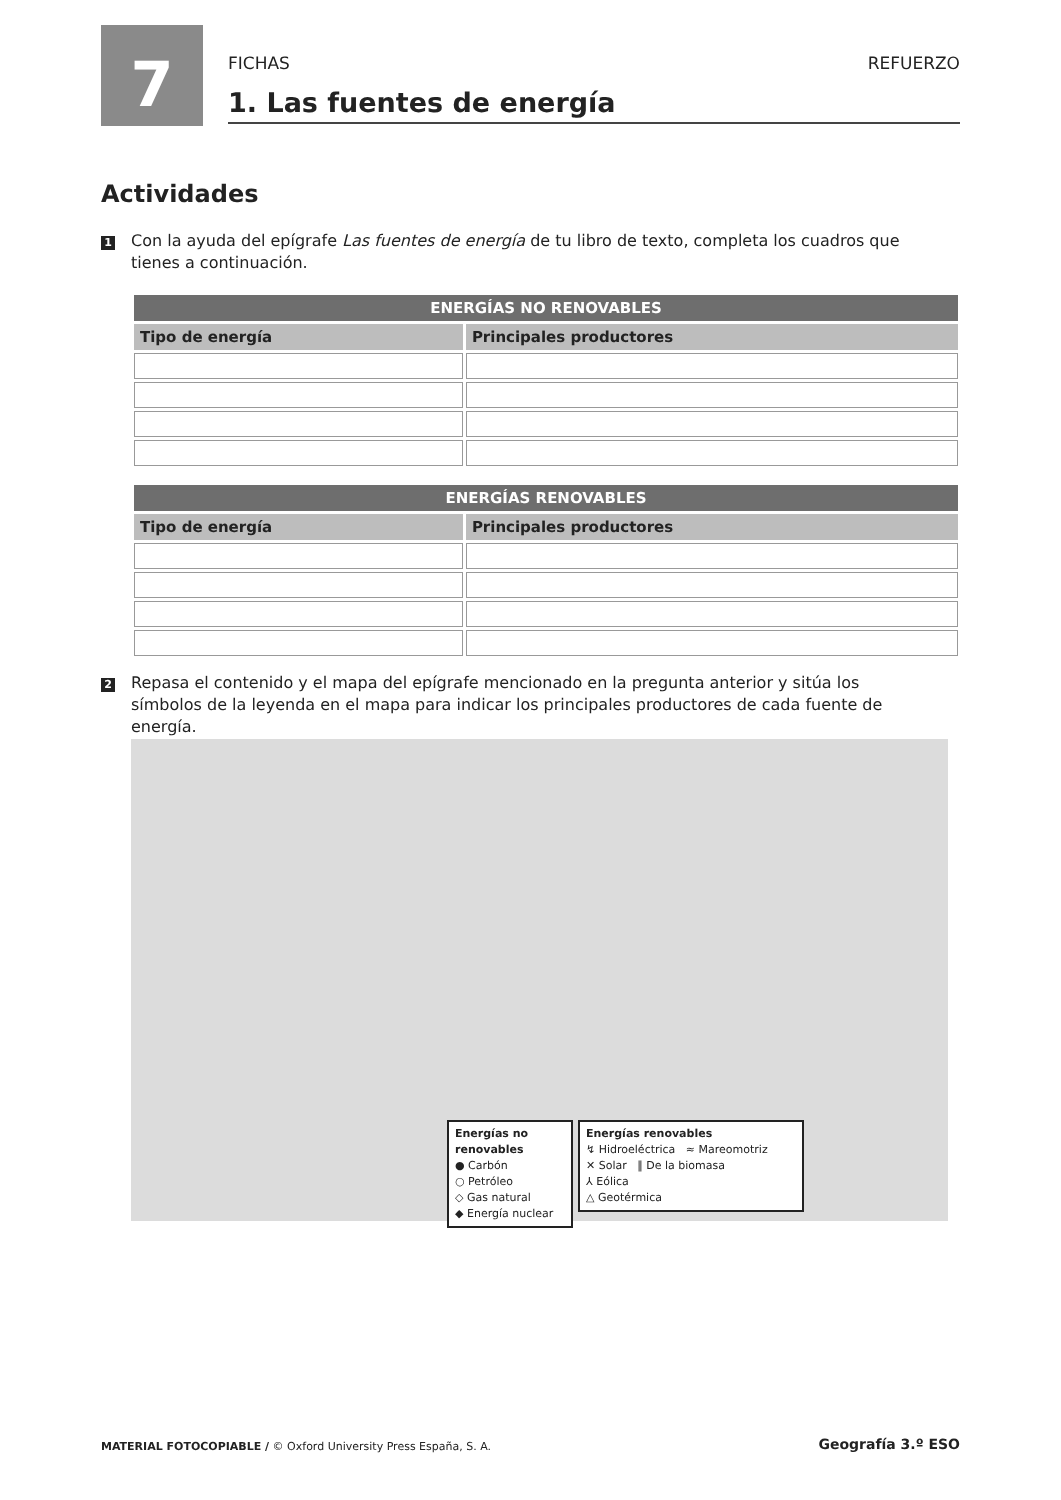7 FICHAS REFUERZO
1. Las fuentes de energía
Actividades
1 Con la ayuda del epígrafe Las fuentes de energía de tu libro de texto, completa los cuadros que tienes a continuación.
| ENERGÍAS NO RENOVABLES | |
| --- | --- |
| Tipo de energía | Principales productores |
| ENERGÍAS RENOVABLES | |
| --- | --- |
| Tipo de energía | Principales productores |
2 Repasa el contenido y el mapa del epígrafe mencionado en la pregunta anterior y sitúa los símbolos de la leyenda en el mapa para indicar los principales productores de cada fuente de energía.
Energías no renovables
● Carbón
○ Petróleo
◇ Gas natural
◆ Energía nuclear
Energías renovables
↯ Hidroeléctrica ≈ Mareomotriz
✕ Solar ‖ De la biomasa
⅄ Eólica
△ Geotérmica
MATERIAL FOTOCOPIABLE / © Oxford University Press España, S. A.
Geografía 3.º ESO